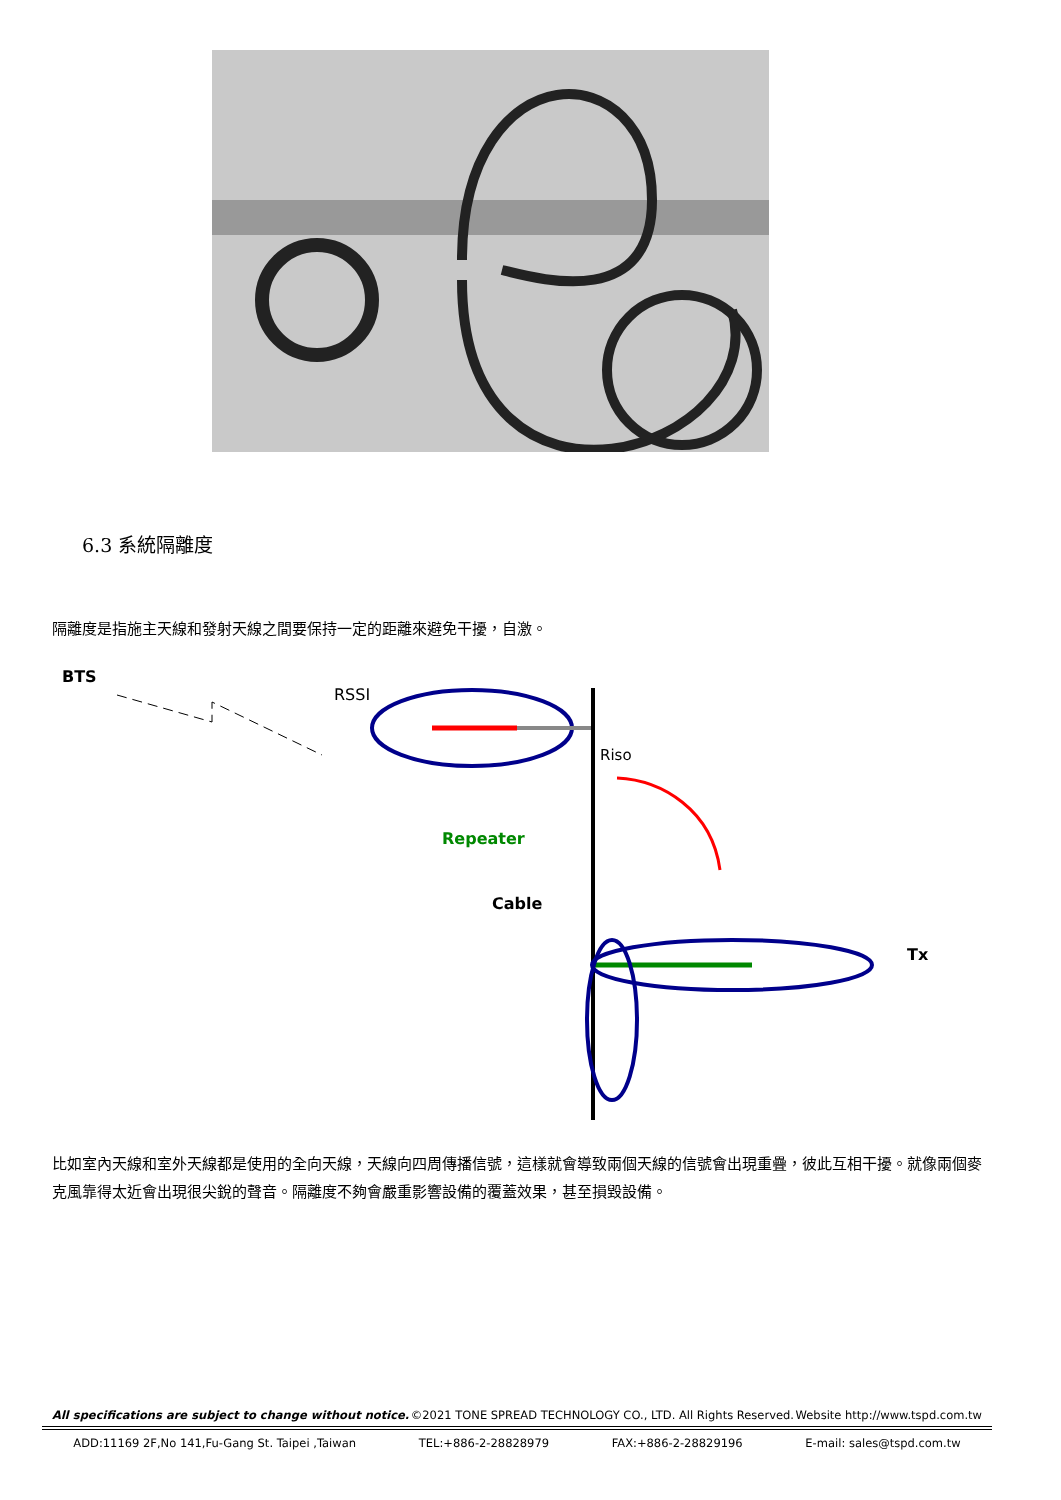6.3 系統隔離度
隔離度是指施主天線和發射天線之間要保持一定的距離來避免干擾，自激。
BTS
RSSI
Riso
Repeater
Cable
Tx
比如室內天線和室外天線都是使用的全向天線，天線向四周傳播信號，這樣就會導致兩個天線的信號會出現重疊，彼此互相干擾。就像兩個麥克風靠得太近會出現很尖銳的聲音。隔離度不夠會嚴重影響設備的覆蓋效果，甚至損毀設備。
All specifications are subject to change without notice. ©2021 TONE SPREAD TECHNOLOGY CO., LTD. All Rights Reserved. Website http://www.tspd.com.tw
ADD:11169 2F,No 141,Fu-Gang St. Taipei ,Taiwan TEL:+886-2-28828979 FAX:+886-2-28829196 E-mail: sales@tspd.com.tw